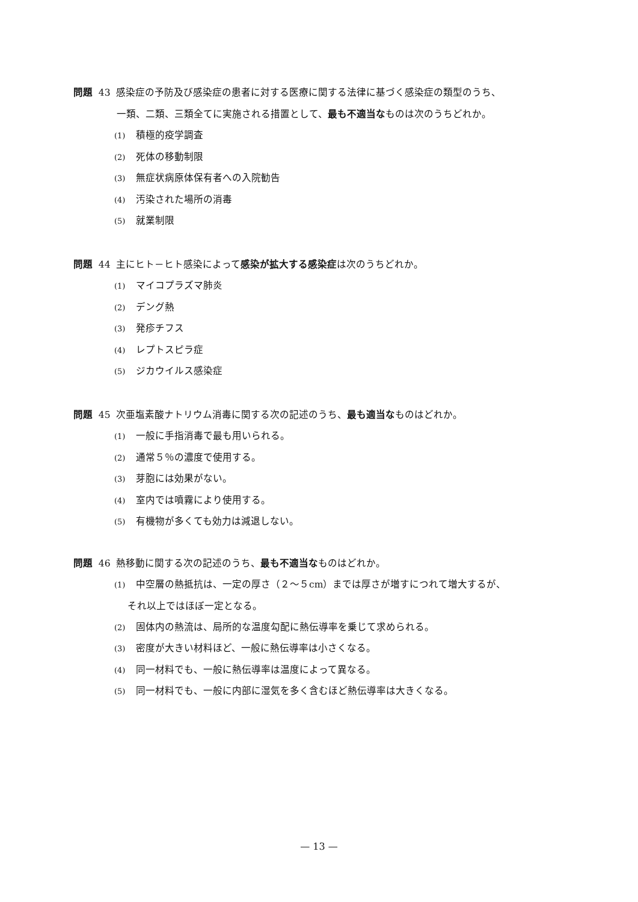問題 43 感染症の予防及び感染症の患者に対する医療に関する法律に基づく感染症の類型のうち、
一類、二類、三類全てに実施される措置として、最も不適当なものは次のうちどれか。
(1) 積極的疫学調査
(2) 死体の移動制限
(3) 無症状病原体保有者への入院勧告
(4) 汚染された場所の消毒
(5) 就業制限
問題 44 主にヒト－ヒト感染によって感染が拡大する感染症は次のうちどれか。
(1) マイコプラズマ肺炎
(2) デング熱
(3) 発疹チフス
(4) レプトスピラ症
(5) ジカウイルス感染症
問題 45 次亜塩素酸ナトリウム消毒に関する次の記述のうち、最も適当なものはどれか。
(1) 一般に手指消毒で最も用いられる。
(2) 通常５％の濃度で使用する。
(3) 芽胞には効果がない。
(4) 室内では噴霧により使用する。
(5) 有機物が多くても効力は減退しない。
問題 46 熱移動に関する次の記述のうち、最も不適当なものはどれか。
(1) 中空層の熱抵抗は、一定の厚さ（２～５cm）までは厚さが増すにつれて増大するが、
それ以上ではほぼ一定となる。
(2) 固体内の熱流は、局所的な温度勾配に熱伝導率を乗じて求められる。
(3) 密度が大きい材料ほど、一般に熱伝導率は小さくなる。
(4) 同一材料でも、一般に熱伝導率は温度によって異なる。
(5) 同一材料でも、一般に内部に湿気を多く含むほど熱伝導率は大きくなる。
— 13 —